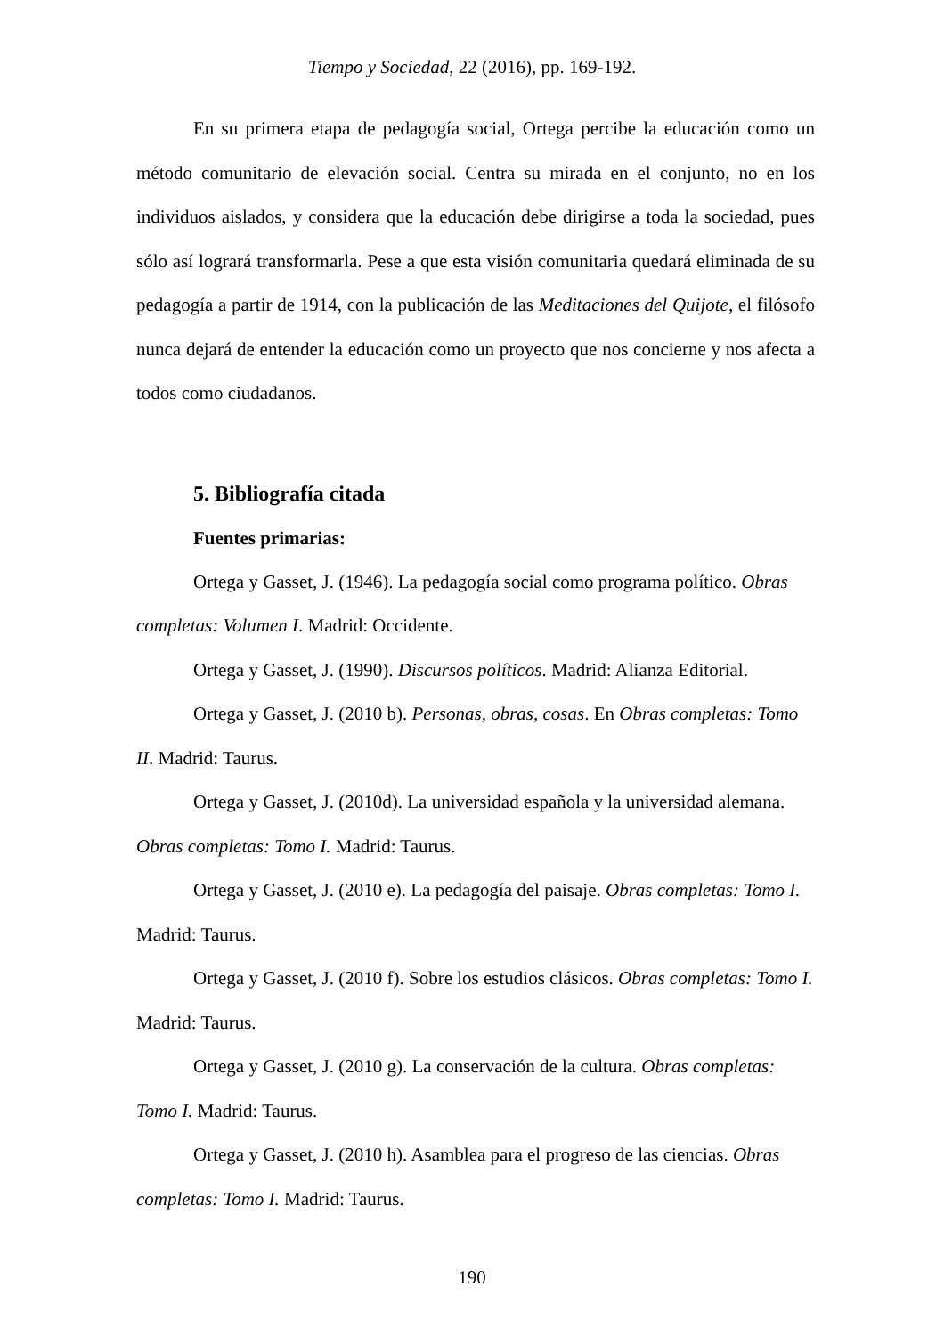Tiempo y Sociedad, 22 (2016), pp. 169-192.
En su primera etapa de pedagogía social, Ortega percibe la educación como un método comunitario de elevación social. Centra su mirada en el conjunto, no en los individuos aislados, y considera que la educación debe dirigirse a toda la sociedad, pues sólo así logrará transformarla. Pese a que esta visión comunitaria quedará eliminada de su pedagogía a partir de 1914, con la publicación de las Meditaciones del Quijote, el filósofo nunca dejará de entender la educación como un proyecto que nos concierne y nos afecta a todos como ciudadanos.
5. Bibliografía citada
Fuentes primarias:
Ortega y Gasset, J. (1946). La pedagogía social como programa político. Obras completas: Volumen I. Madrid: Occidente.
Ortega y Gasset, J. (1990). Discursos políticos. Madrid: Alianza Editorial.
Ortega y Gasset, J. (2010 b). Personas, obras, cosas. En Obras completas: Tomo II. Madrid: Taurus.
Ortega y Gasset, J. (2010d). La universidad española y la universidad alemana. Obras completas: Tomo I. Madrid: Taurus.
Ortega y Gasset, J. (2010 e). La pedagogía del paisaje. Obras completas: Tomo I. Madrid: Taurus.
Ortega y Gasset, J. (2010 f). Sobre los estudios clásicos. Obras completas: Tomo I. Madrid: Taurus.
Ortega y Gasset, J. (2010 g). La conservación de la cultura. Obras completas: Tomo I. Madrid: Taurus.
Ortega y Gasset, J. (2010 h). Asamblea para el progreso de las ciencias. Obras completas: Tomo I. Madrid: Taurus.
190